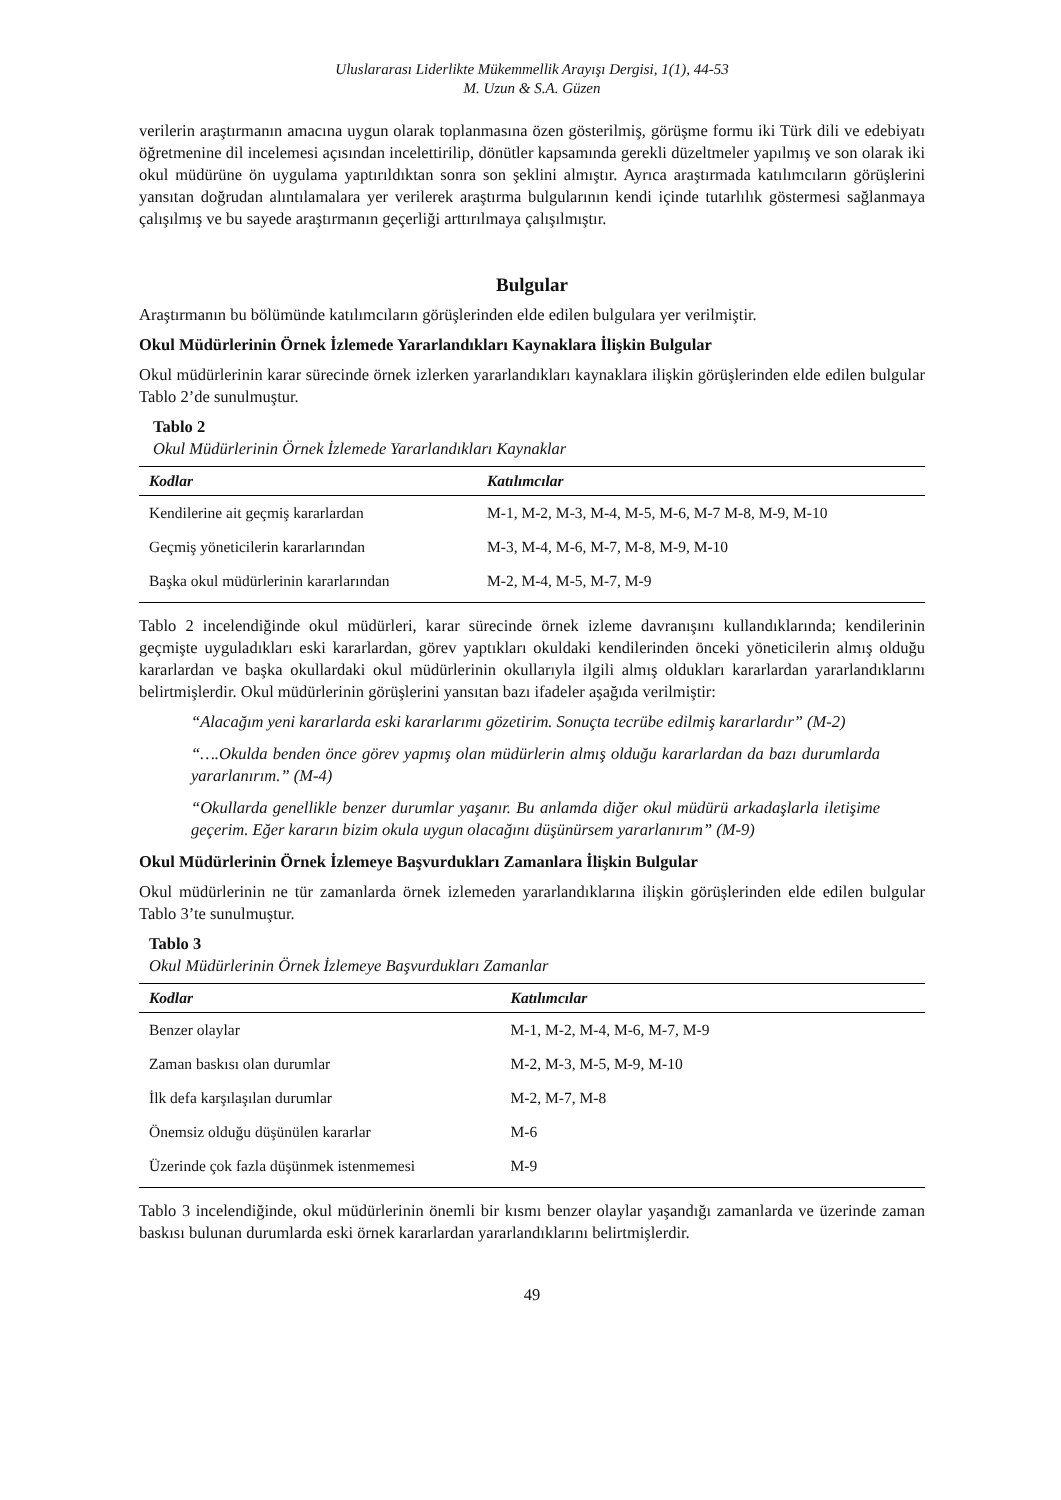Uluslararası Liderlikte Mükemmellik Arayışı Dergisi, 1(1), 44-53
M. Uzun & S.A. Güzen
verilerin araştırmanın amacına uygun olarak toplanmasına özen gösterilmiş, görüşme formu iki Türk dili ve edebiyatı öğretmenine dil incelemesi açısından incelettirilip, dönütler kapsamında gerekli düzeltmeler yapılmış ve son olarak iki okul müdürüne ön uygulama yaptırıldıktan sonra son şeklini almıştır. Ayrıca araştırmada katılımcıların görüşlerini yansıtan doğrudan alıntılamalara yer verilerek araştırma bulgularının kendi içinde tutarlılık göstermesi sağlanmaya çalışılmış ve bu sayede araştırmanın geçerliği arttırılmaya çalışılmıştır.
Bulgular
Araştırmanın bu bölümünde katılımcıların görüşlerinden elde edilen bulgulara yer verilmiştir.
Okul Müdürlerinin Örnek İzlemede Yararlandıkları Kaynaklara İlişkin Bulgular
Okul müdürlerinin karar sürecinde örnek izlerken yararlandıkları kaynaklara ilişkin görüşlerinden elde edilen bulgular Tablo 2’de sunulmuştur.
Tablo 2
Okul Müdürlerinin Örnek İzlemede Yararlandıkları Kaynaklar
| Kodlar | Katılımcılar |
| --- | --- |
| Kendilerine ait geçmiş kararlardan | M-1, M-2, M-3, M-4, M-5, M-6, M-7 M-8, M-9, M-10 |
| Geçmiş yöneticilerin kararlarından | M-3, M-4, M-6, M-7, M-8, M-9, M-10 |
| Başka okul müdürlerinin kararlarından | M-2, M-4, M-5, M-7, M-9 |
Tablo 2 incelendiğinde okul müdürleri, karar sürecinde örnek izleme davranışını kullandıklarında; kendilerinin geçmişte uyguladıkları eski kararlardan, görev yaptıkları okuldaki kendilerinden önceki yöneticilerin almış olduğu kararlardan ve başka okullardaki okul müdürlerinin okullarıyla ilgili almış oldukları kararlardan yararlandıklarını belirtmişlerdir. Okul müdürlerinin görüşlerini yansıtan bazı ifadeler aşağıda verilmiştir:
“Alacağım yeni kararlarda eski kararlarımı gözetirim. Sonuçta tecrübe edilmiş kararlardır” (M-2)
“….Okulda benden önce görev yapmış olan müdürlerin almış olduğu kararlardan da bazı durumlarda yararlanırım.” (M-4)
“Okullarda genellikle benzer durumlar yaşanır. Bu anlamda diğer okul müdürü arkadaşlarla iletişime geçerim. Eğer kararın bizim okula uygun olacağını düşünürsem yararlanırım” (M-9)
Okul Müdürlerinin Örnek İzlemeye Başvurdukları Zamanlara İlişkin Bulgular
Okul müdürlerinin ne tür zamanlarda örnek izlemeden yararlandıklarına ilişkin görüşlerinden elde edilen bulgular Tablo 3’te sunulmuştur.
Tablo 3
Okul Müdürlerinin Örnek İzlemeye Başvurdukları Zamanlar
| Kodlar | Katılımcılar |
| --- | --- |
| Benzer olaylar | M-1, M-2, M-4, M-6, M-7, M-9 |
| Zaman baskısı olan durumlar | M-2, M-3, M-5, M-9, M-10 |
| İlk defa karşılaşılan durumlar | M-2, M-7, M-8 |
| Önemsiz olduğu düşünülen kararlar | M-6 |
| Üzerinde çok fazla düşünmek istenmemesi | M-9 |
Tablo 3 incelendiğinde, okul müdürlerinin önemli bir kısmı benzer olaylar yaşandığı zamanlarda ve üzerinde zaman baskısı bulunan durumlarda eski örnek kararlardan yararlandıklarını belirtmişlerdir.
49